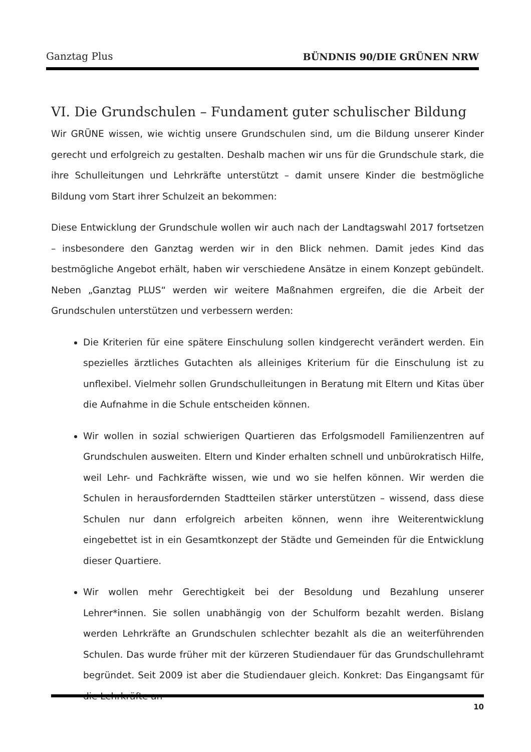Ganztag Plus BÜNDNIS 90/DIE GRÜNEN NRW
VI. Die Grundschulen – Fundament guter schulischer Bildung
Wir GRÜNE wissen, wie wichtig unsere Grundschulen sind, um die Bildung unserer Kinder gerecht und erfolgreich zu gestalten. Deshalb machen wir uns für die Grundschule stark, die ihre Schulleitungen und Lehrkräfte unterstützt – damit unsere Kinder die bestmögliche Bildung vom Start ihrer Schulzeit an bekommen:
Diese Entwicklung der Grundschule wollen wir auch nach der Landtagswahl 2017 fortsetzen – insbesondere den Ganztag werden wir in den Blick nehmen. Damit jedes Kind das bestmögliche Angebot erhält, haben wir verschiedene Ansätze in einem Konzept gebündelt. Neben „Ganztag PLUS“ werden wir weitere Maßnahmen ergreifen, die die Arbeit der Grundschulen unterstützen und verbessern werden:
Die Kriterien für eine spätere Einschulung sollen kindgerecht verändert werden. Ein spezielles ärztliches Gutachten als alleiniges Kriterium für die Einschulung ist zu unflexibel. Vielmehr sollen Grundschulleitungen in Beratung mit Eltern und Kitas über die Aufnahme in die Schule entscheiden können.
Wir wollen in sozial schwierigen Quartieren das Erfolgsmodell Familienzentren auf Grundschulen ausweiten. Eltern und Kinder erhalten schnell und unbürokratisch Hilfe, weil Lehr- und Fachkräfte wissen, wie und wo sie helfen können. Wir werden die Schulen in herausfordernden Stadtteilen stärker unterstützen – wissend, dass diese Schulen nur dann erfolgreich arbeiten können, wenn ihre Weiterentwicklung eingebettet ist in ein Gesamtkonzept der Städte und Gemeinden für die Entwicklung dieser Quartiere.
Wir wollen mehr Gerechtigkeit bei der Besoldung und Bezahlung unserer Lehrer*innen. Sie sollen unabhängig von der Schulform bezahlt werden. Bislang werden Lehrkräfte an Grundschulen schlechter bezahlt als die an weiterführenden Schulen. Das wurde früher mit der kürzeren Studiendauer für das Grundschullehramt begründet. Seit 2009 ist aber die Studiendauer gleich. Konkret: Das Eingangsamt für die Lehrkräfte an
10